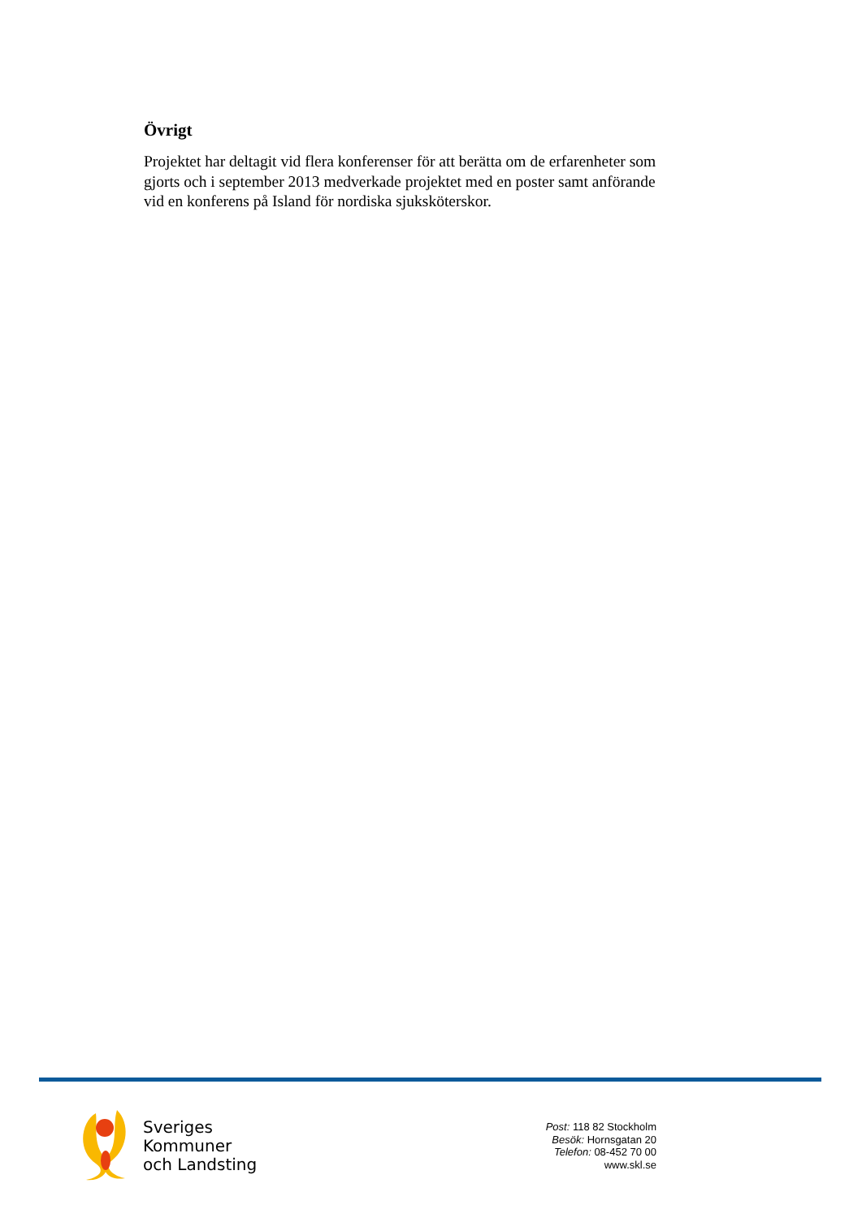Övrigt
Projektet har deltagit vid flera konferenser för att berätta om de erfarenheter som gjorts och i september 2013 medverkade projektet med en poster samt anförande vid en konferens på Island för nordiska sjuksköterskor.
Sveriges
Kommuner
och Landsting
Post: 118 82 Stockholm
Besök: Hornsgatan 20
Telefon: 08-452 70 00
www.skl.se